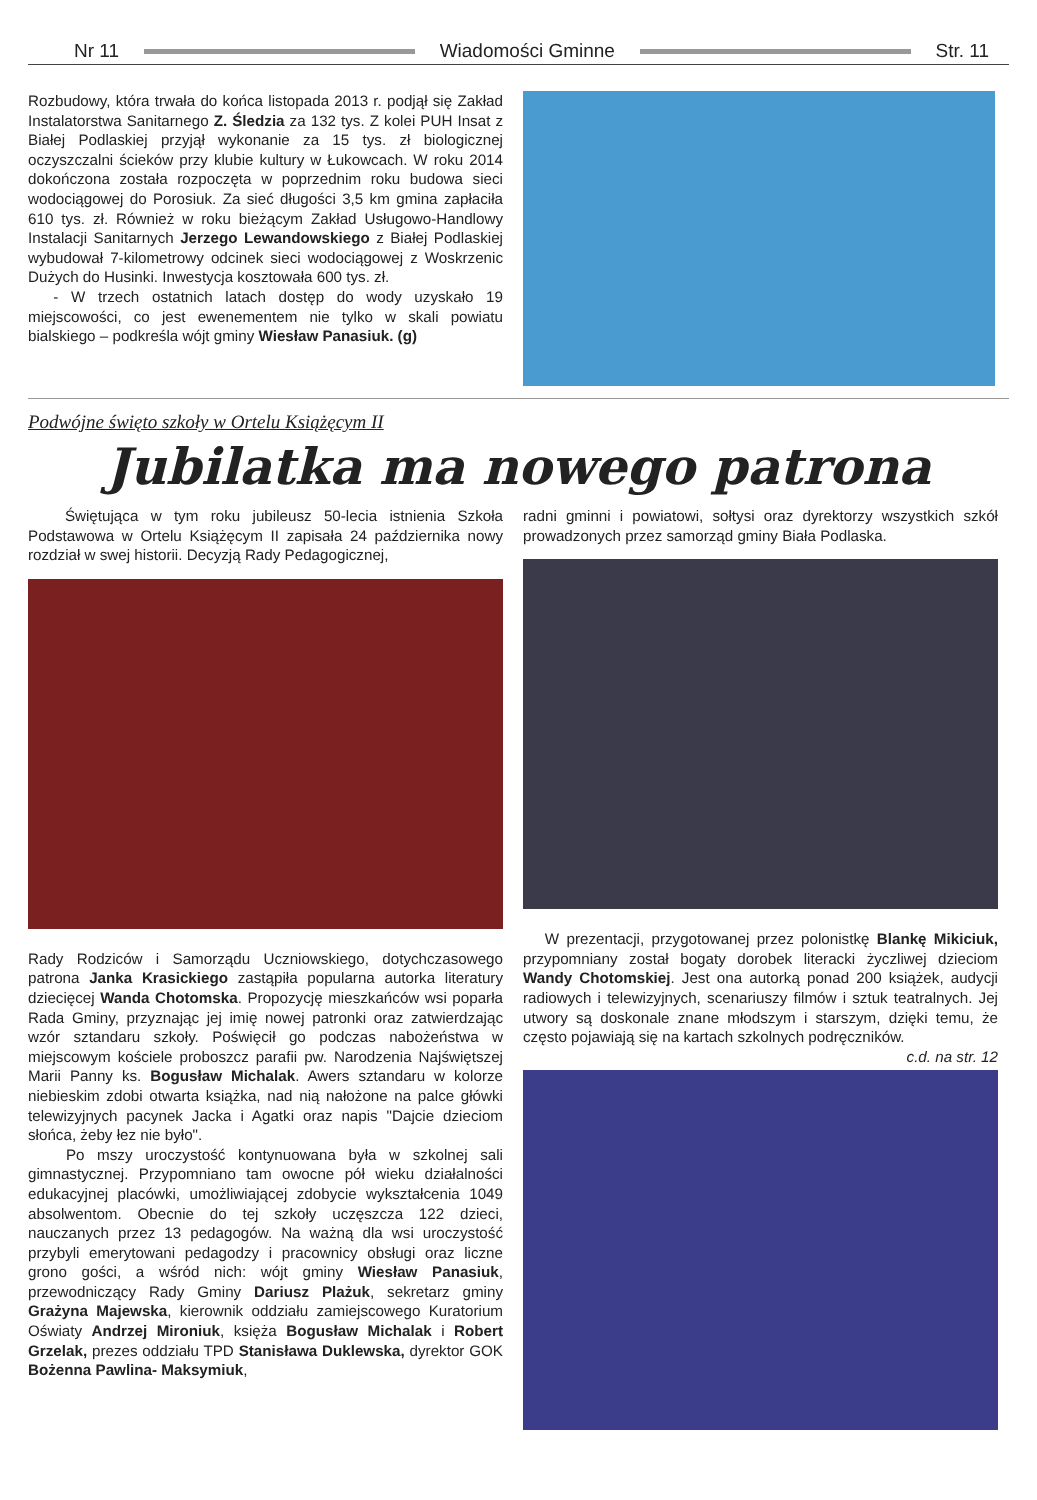Nr 11 Wiadomości Gminne Str. 11
Rozbudowy, która trwała do końca listopada 2013 r. podjął się Zakład Instalatorstwa Sanitarnego Z. Śledzia za 132 tys. Z kolei PUH Insat z Białej Podlaskiej przyjął wykonanie za 15 tys. zł biologicznej oczyszczalni ścieków przy klubie kultury w Łukowcach. W roku 2014 dokończona została rozpoczęta w poprzednim roku budowa sieci wodociągowej do Porosiuk. Za sieć długości 3,5 km gmina zapłaciła 610 tys. zł. Również w roku bieżącym Zakład Usługowo-Handlowy Instalacji Sanitarnych Jerzego Lewandowskiego z Białej Podlaskiej wybudował 7-kilometrowy odcinek sieci wodociągowej z Woskrzenic Dużych do Husinki. Inwestycja kosztowała 600 tys. zł.
- W trzech ostatnich latach dostęp do wody uzyskało 19 miejscowości, co jest ewenementem nie tylko w skali powiatu bialskiego – podkreśla wójt gminy Wiesław Panasiuk. (g)
Podwójne święto szkoły w Ortelu Książęcym II
Jubilatka ma nowego patrona
Świętująca w tym roku jubileusz 50-lecia istnienia Szkoła Podstawowa w Ortelu Książęcym II zapisała 24 października nowy rozdział w swej historii. Decyzją Rady Pedagogicznej,
Rady Rodziców i Samorządu Uczniowskiego, dotychczasowego patrona Janka Krasickiego zastąpiła popularna autorka literatury dziecięcej Wanda Chotomska. Propozycję mieszkańców wsi poparła Rada Gminy, przyznając jej imię nowej patronki oraz zatwierdzając wzór sztandaru szkoły. Poświęcił go podczas nabożeństwa w miejscowym kościele proboszcz parafii pw. Narodzenia Najświętszej Marii Panny ks. Bogusław Michalak. Awers sztandaru w kolorze niebieskim zdobi otwarta książka, nad nią nałożone na palce główki telewizyjnych pacynek Jacka i Agatki oraz napis "Dajcie dzieciom słońca, żeby łez nie było".
Po mszy uroczystość kontynuowana była w szkolnej sali gimnastycznej. Przypomniano tam owocne pół wieku działalności edukacyjnej placówki, umożliwiającej zdobycie wykształcenia 1049 absolwentom. Obecnie do tej szkoły uczęszcza 122 dzieci, nauczanych przez 13 pedagogów. Na ważną dla wsi uroczystość przybyli emerytowani pedagodzy i pracownicy obsługi oraz liczne grono gości, a wśród nich: wójt gminy Wiesław Panasiuk, przewodniczący Rady Gminy Dariusz Plażuk, sekretarz gminy Grażyna Majewska, kierownik oddziału zamiejscowego Kuratorium Oświaty Andrzej Mironiuk, księża Bogusław Michalak i Robert Grzelak, prezes oddziału TPD Stanisława Duklewska, dyrektor GOK Bożenna Pawlina- Maksymiuk,
radni gminni i powiatowi, sołtysi oraz dyrektorzy wszystkich szkół prowadzonych przez samorząd gminy Biała Podlaska.
W prezentacji, przygotowanej przez polonistkę Blankę Mikiciuk, przypomniany został bogaty dorobek literacki życzliwej dzieciom Wandy Chotomskiej. Jest ona autorką ponad 200 książek, audycji radiowych i telewizyjnych, scenariuszy filmów i sztuk teatralnych. Jej utwory są doskonale znane młodszym i starszym, dzięki temu, że często pojawiają się na kartach szkolnych podręczników.
c.d. na str. 12